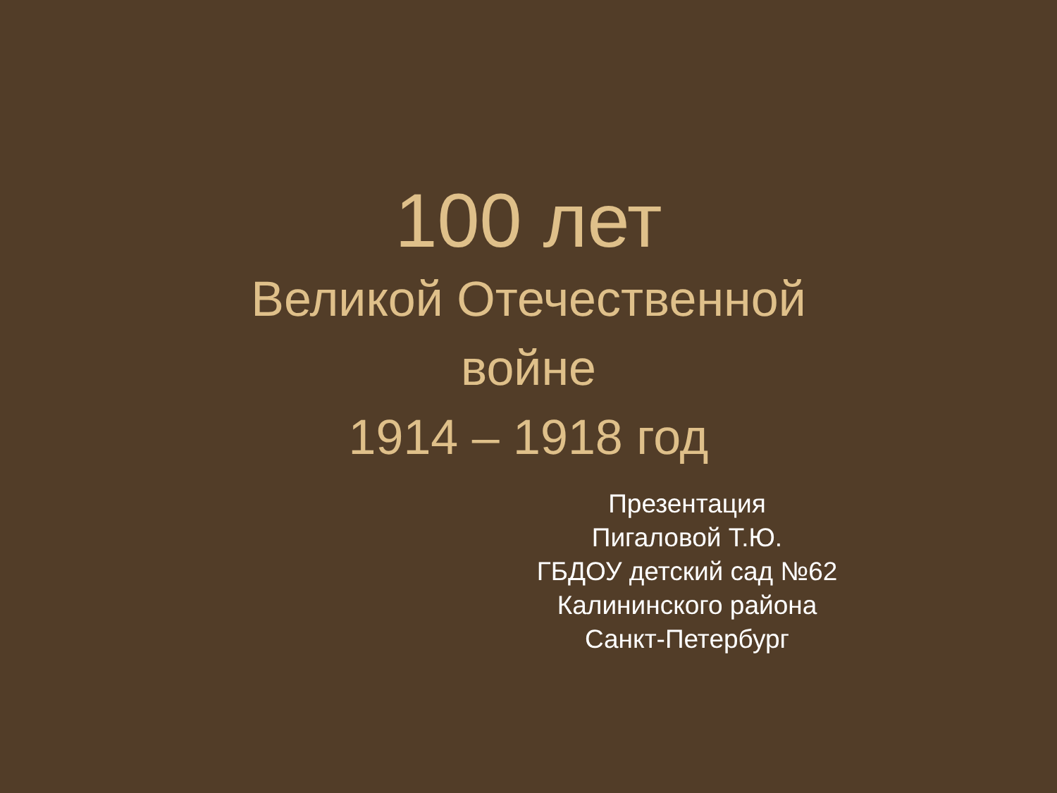100 лет
Великой Отечественной
войне
1914 – 1918 год
Презентация
Пигаловой Т.Ю.
ГБДОУ детский сад №62
Калининского района
Санкт-Петербург